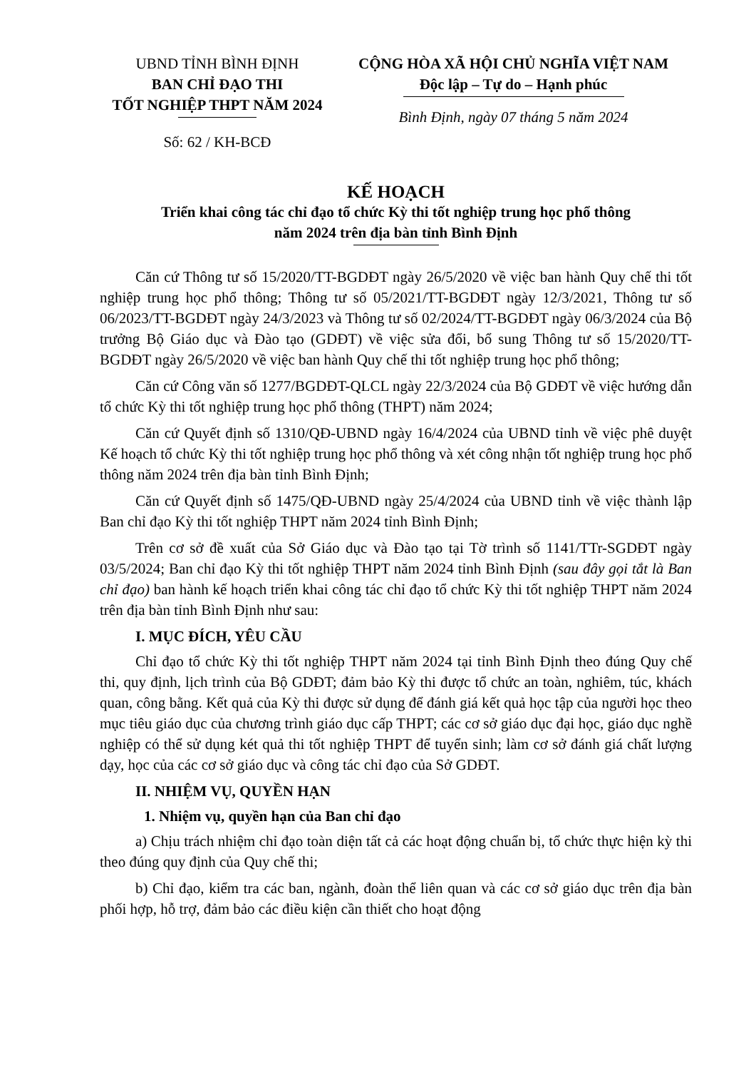UBND TỈNH BÌNH ĐỊNH
BAN CHỈ ĐẠO THI
TỐT NGHIỆP THPT NĂM 2024
Số: 62 / KH-BCĐ
CỘNG HÒA XÃ HỘI CHỦ NGHĨA VIỆT NAM
Độc lập – Tự do – Hạnh phúc
Bình Định, ngày 07 tháng 5 năm 2024
KẾ HOẠCH
Triển khai công tác chỉ đạo tổ chức Kỳ thi tốt nghiệp trung học phổ thông
năm 2024 trên địa bàn tỉnh Bình Định
Căn cứ Thông tư số 15/2020/TT-BGDĐT ngày 26/5/2020 về việc ban hành Quy chế thi tốt nghiệp trung học phổ thông; Thông tư số 05/2021/TT-BGDĐT ngày 12/3/2021, Thông tư số 06/2023/TT-BGDĐT ngày 24/3/2023 và Thông tư số 02/2024/TT-BGDĐT ngày 06/3/2024 của Bộ trưởng Bộ Giáo dục và Đào tạo (GDĐT) về việc sửa đổi, bổ sung Thông tư số 15/2020/TT-BGDĐT ngày 26/5/2020 về việc ban hành Quy chế thi tốt nghiệp trung học phổ thông;
Căn cứ Công văn số 1277/BGDĐT-QLCL ngày 22/3/2024 của Bộ GDĐT về việc hướng dẫn tổ chức Kỳ thi tốt nghiệp trung học phổ thông (THPT) năm 2024;
Căn cứ Quyết định số 1310/QĐ-UBND ngày 16/4/2024 của UBND tỉnh về việc phê duyệt Kế hoạch tổ chức Kỳ thi tốt nghiệp trung học phổ thông và xét công nhận tốt nghiệp trung học phổ thông năm 2024 trên địa bàn tỉnh Bình Định;
Căn cứ Quyết định số 1475/QĐ-UBND ngày 25/4/2024 của UBND tỉnh về việc thành lập Ban chỉ đạo Kỳ thi tốt nghiệp THPT năm 2024 tỉnh Bình Định;
Trên cơ sở đề xuất của Sở Giáo dục và Đào tạo tại Tờ trình số 1141/TTr-SGDĐT ngày 03/5/2024; Ban chỉ đạo Kỳ thi tốt nghiệp THPT năm 2024 tỉnh Bình Định (sau đây gọi tắt là Ban chỉ đạo) ban hành kế hoạch triển khai công tác chỉ đạo tổ chức Kỳ thi tốt nghiệp THPT năm 2024 trên địa bàn tỉnh Bình Định như sau:
I. MỤC ĐÍCH, YÊU CẦU
Chỉ đạo tổ chức Kỳ thi tốt nghiệp THPT năm 2024 tại tỉnh Bình Định theo đúng Quy chế thi, quy định, lịch trình của Bộ GDĐT; đảm bảo Kỳ thi được tổ chức an toàn, nghiêm, túc, khách quan, công bằng. Kết quả của Kỳ thi được sử dụng để đánh giá kết quả học tập của người học theo mục tiêu giáo dục của chương trình giáo dục cấp THPT; các cơ sở giáo dục đại học, giáo dục nghề nghiệp có thể sử dụng két quả thi tốt nghiệp THPT để tuyển sinh; làm cơ sở đánh giá chất lượng dạy, học của các cơ sở giáo dục và công tác chỉ đạo của Sở GDĐT.
II. NHIỆM VỤ, QUYỀN HẠN
1. Nhiệm vụ, quyền hạn của Ban chỉ đạo
a) Chịu trách nhiệm chỉ đạo toàn diện tất cả các hoạt động chuẩn bị, tổ chức thực hiện kỳ thi theo đúng quy định của Quy chế thi;
b) Chỉ đạo, kiểm tra các ban, ngành, đoàn thể liên quan và các cơ sở giáo dục trên địa bàn phối hợp, hỗ trợ, đảm bảo các điều kiện cần thiết cho hoạt động